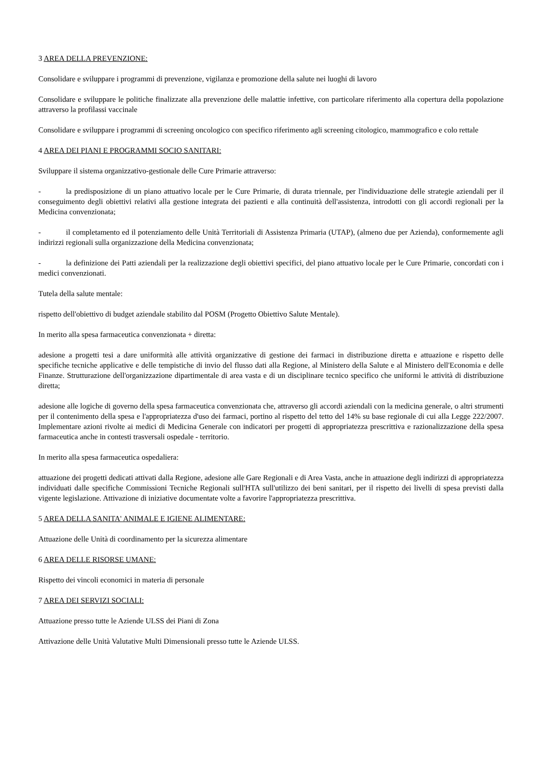3 AREA DELLA PREVENZIONE:
Consolidare e sviluppare i programmi di prevenzione, vigilanza e promozione della salute nei luoghi di lavoro
Consolidare e sviluppare le politiche finalizzate alla prevenzione delle malattie infettive, con particolare riferimento alla copertura della popolazione attraverso la profilassi vaccinale
Consolidare e sviluppare i programmi di screening oncologico con specifico riferimento agli screening citologico, mammografico e colo rettale
4 AREA DEI PIANI E PROGRAMMI SOCIO SANITARI:
Sviluppare il sistema organizzativo-gestionale delle Cure Primarie attraverso:
- la predisposizione di un piano attuativo locale per le Cure Primarie, di durata triennale, per l'individuazione delle strategie aziendali per il conseguimento degli obiettivi relativi alla gestione integrata dei pazienti e alla continuità dell'assistenza, introdotti con gli accordi regionali per la Medicina convenzionata;
- il completamento ed il potenziamento delle Unità Territoriali di Assistenza Primaria (UTAP), (almeno due per Azienda), conformemente agli indirizzi regionali sulla organizzazione della Medicina convenzionata;
- la definizione dei Patti aziendali per la realizzazione degli obiettivi specifici, del piano attuativo locale per le Cure Primarie, concordati con i medici convenzionati.
Tutela della salute mentale:
rispetto dell'obiettivo di budget aziendale stabilito dal POSM (Progetto Obiettivo Salute Mentale).
In merito alla spesa farmaceutica convenzionata + diretta:
adesione a progetti tesi a dare uniformità alle attività organizzative di gestione dei farmaci in distribuzione diretta e attuazione e rispetto delle specifiche tecniche applicative e delle tempistiche di invio del flusso dati alla Regione, al Ministero della Salute e al Ministero dell'Economia e delle Finanze. Strutturazione dell'organizzazione dipartimentale di area vasta e di un disciplinare tecnico specifico che uniformi le attività di distribuzione diretta;
adesione alle logiche di governo della spesa farmaceutica convenzionata che, attraverso gli accordi aziendali con la medicina generale, o altri strumenti per il contenimento della spesa e l'appropriatezza d'uso dei farmaci, portino al rispetto del tetto del 14% su base regionale di cui alla Legge 222/2007. Implementare azioni rivolte ai medici di Medicina Generale con indicatori per progetti di appropriatezza prescrittiva e razionalizzazione della spesa farmaceutica anche in contesti trasversali ospedale - territorio.
In merito alla spesa farmaceutica ospedaliera:
attuazione dei progetti dedicati attivati dalla Regione, adesione alle Gare Regionali e di Area Vasta, anche in attuazione degli indirizzi di appropriatezza individuati dalle specifiche Commissioni Tecniche Regionali sull'HTA sull'utilizzo dei beni sanitari, per il rispetto dei livelli di spesa previsti dalla vigente legislazione. Attivazione di iniziative documentate volte a favorire l'appropriatezza prescrittiva.
5 AREA DELLA SANITA' ANIMALE E IGIENE ALIMENTARE:
Attuazione delle Unità di coordinamento per la sicurezza alimentare
6 AREA DELLE RISORSE UMANE:
Rispetto dei vincoli economici in materia di personale
7 AREA DEI SERVIZI SOCIALI:
Attuazione presso tutte le Aziende ULSS dei Piani di Zona
Attivazione delle Unità Valutative Multi Dimensionali presso tutte le Aziende ULSS.